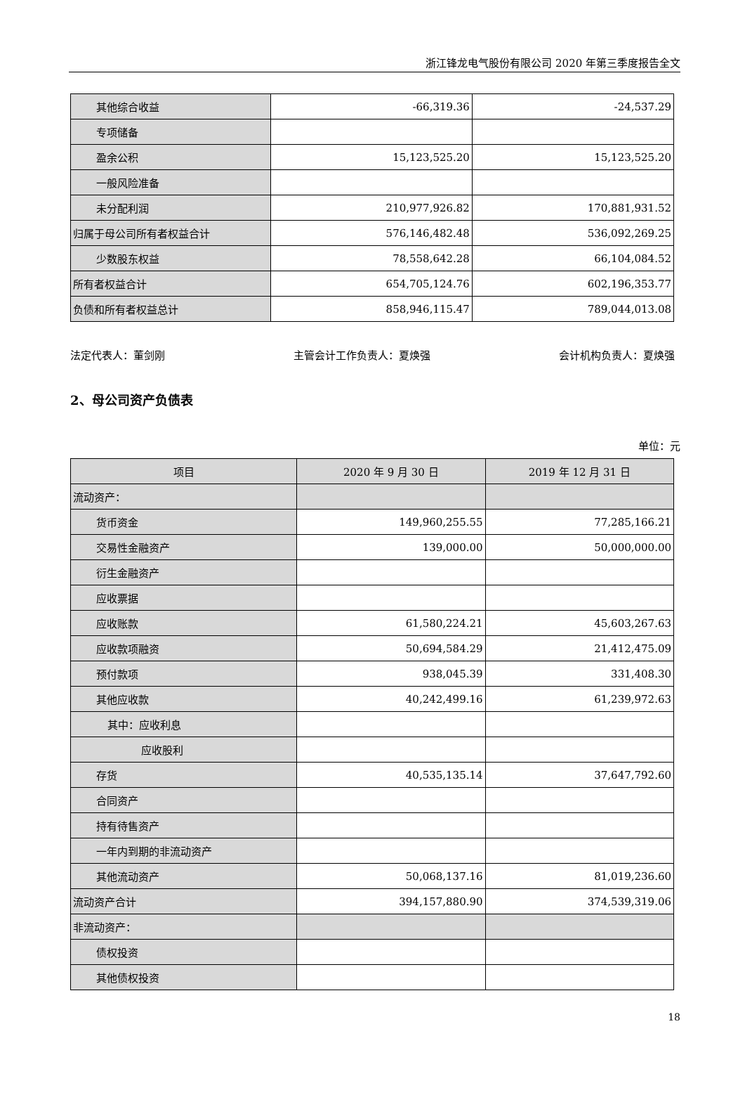浙江锋龙电气股份有限公司 2020 年第三季度报告全文
| 其他综合收益 | -66,319.36 | -24,537.29 |
| 专项储备 | | |
| 盈余公积 | 15,123,525.20 | 15,123,525.20 |
| 一般风险准备 | | |
| 未分配利润 | 210,977,926.82 | 170,881,931.52 |
| 归属于母公司所有者权益合计 | 576,146,482.48 | 536,092,269.25 |
| 少数股东权益 | 78,558,642.28 | 66,104,084.52 |
| 所有者权益合计 | 654,705,124.76 | 602,196,353.77 |
| 负债和所有者权益总计 | 858,946,115.47 | 789,044,013.08 |
法定代表人：董剑刚 主管会计工作负责人：夏焕强 会计机构负责人：夏焕强
2、母公司资产负债表
单位：元
| 项目 | 2020 年 9 月 30 日 | 2019 年 12 月 31 日 |
| --- | --- | --- |
| 流动资产： | | |
| 货币资金 | 149,960,255.55 | 77,285,166.21 |
| 交易性金融资产 | 139,000.00 | 50,000,000.00 |
| 衍生金融资产 | | |
| 应收票据 | | |
| 应收账款 | 61,580,224.21 | 45,603,267.63 |
| 应收款项融资 | 50,694,584.29 | 21,412,475.09 |
| 预付款项 | 938,045.39 | 331,408.30 |
| 其他应收款 | 40,242,499.16 | 61,239,972.63 |
| 其中：应收利息 | | |
| 应收股利 | | |
| 存货 | 40,535,135.14 | 37,647,792.60 |
| 合同资产 | | |
| 持有待售资产 | | |
| 一年内到期的非流动资产 | | |
| 其他流动资产 | 50,068,137.16 | 81,019,236.60 |
| 流动资产合计 | 394,157,880.90 | 374,539,319.06 |
| 非流动资产： | | |
| 债权投资 | | |
| 其他债权投资 | | |
18